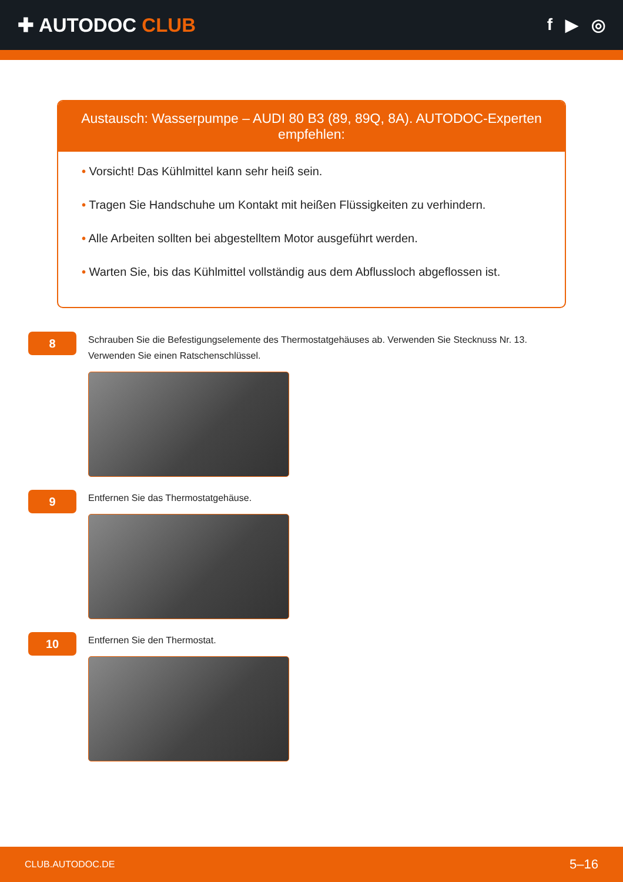✚ AUTODOC CLUB
f ▶ ◎
Austausch: Wasserpumpe – AUDI 80 B3 (89, 89Q, 8A). AUTODOC-Experten empfehlen:
• Vorsicht! Das Kühlmittel kann sehr heiß sein.
• Tragen Sie Handschuhe um Kontakt mit heißen Flüssigkeiten zu verhindern.
• Alle Arbeiten sollten bei abgestelltem Motor ausgeführt werden.
• Warten Sie, bis das Kühlmittel vollständig aus dem Abflussloch abgeflossen ist.
8
Schrauben Sie die Befestigungselemente des Thermostatgehäuses ab. Verwenden Sie Stecknuss Nr. 13. Verwenden Sie einen Ratschenschlüssel.
9
Entfernen Sie das Thermostatgehäuse.
10
Entfernen Sie den Thermostat.
CLUB.AUTODOC.DE 5–16